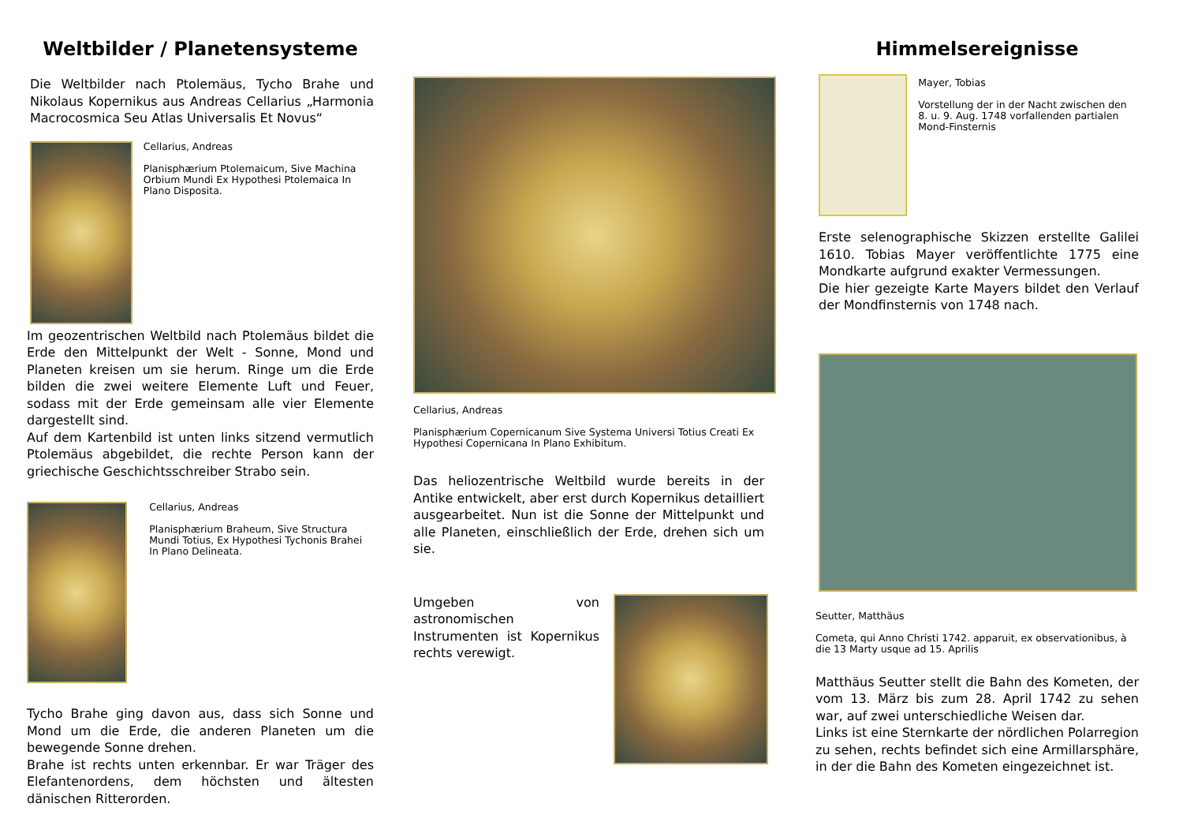Weltbilder / Planetensysteme
Die Weltbilder nach Ptolemäus, Tycho Brahe und Nikolaus Kopernikus aus Andreas Cellarius „Harmonia Macrocosmica Seu Atlas Universalis Et Novus“
Cellarius, Andreas
Planisphærium Ptolemaicum, Sive Machina Orbium Mundi Ex Hypothesi Ptolemaica In Plano Disposita.
Im geozentrischen Weltbild nach Ptolemäus bildet die Erde den Mittelpunkt der Welt - Sonne, Mond und Planeten kreisen um sie herum. Ringe um die Erde bilden die zwei weitere Elemente Luft und Feuer, sodass mit der Erde gemeinsam alle vier Elemente dargestellt sind.
Auf dem Kartenbild ist unten links sitzend vermutlich Ptolemäus abgebildet, die rechte Person kann der griechische Geschichtsschreiber Strabo sein.
Cellarius, Andreas
Planisphærium Braheum, Sive Structura Mundi Totius, Ex Hypothesi Tychonis Brahei In Plano Delineata.
Tycho Brahe ging davon aus, dass sich Sonne und Mond um die Erde, die anderen Planeten um die bewegende Sonne drehen.
Brahe ist rechts unten erkennbar. Er war Träger des Elefantenordens, dem höchsten und ältesten dänischen Ritterorden.
Cellarius, Andreas
Planisphærium Copernicanum Sive Systema Universi Totius Creati Ex Hypothesi Copernicana In Plano Exhibitum.
Das heliozentrische Weltbild wurde bereits in der Antike entwickelt, aber erst durch Kopernikus detailliert ausgearbeitet. Nun ist die Sonne der Mittelpunkt und alle Planeten, einschließlich der Erde, drehen sich um sie.
Umgeben von astronomischen Instrumenten ist Kopernikus rechts verewigt.
Himmelsereignisse
Mayer, Tobias
Vorstellung der in der Nacht zwischen den 8. u. 9. Aug. 1748 vorfallenden partialen Mond-Finsternis
Erste selenographische Skizzen erstellte Galilei 1610. Tobias Mayer veröffentlichte 1775 eine Mondkarte aufgrund exakter Vermessungen.
Die hier gezeigte Karte Mayers bildet den Verlauf der Mondfinsternis von 1748 nach.
Seutter, Matthäus
Cometa, qui Anno Christi 1742. apparuit, ex observationibus, à die 13 Marty usque ad 15. Aprilis
Matthäus Seutter stellt die Bahn des Kometen, der vom 13. März bis zum 28. April 1742 zu sehen war, auf zwei unterschiedliche Weisen dar.
Links ist eine Sternkarte der nördlichen Polarregion zu sehen, rechts befindet sich eine Armillarsphäre, in der die Bahn des Kometen eingezeichnet ist.